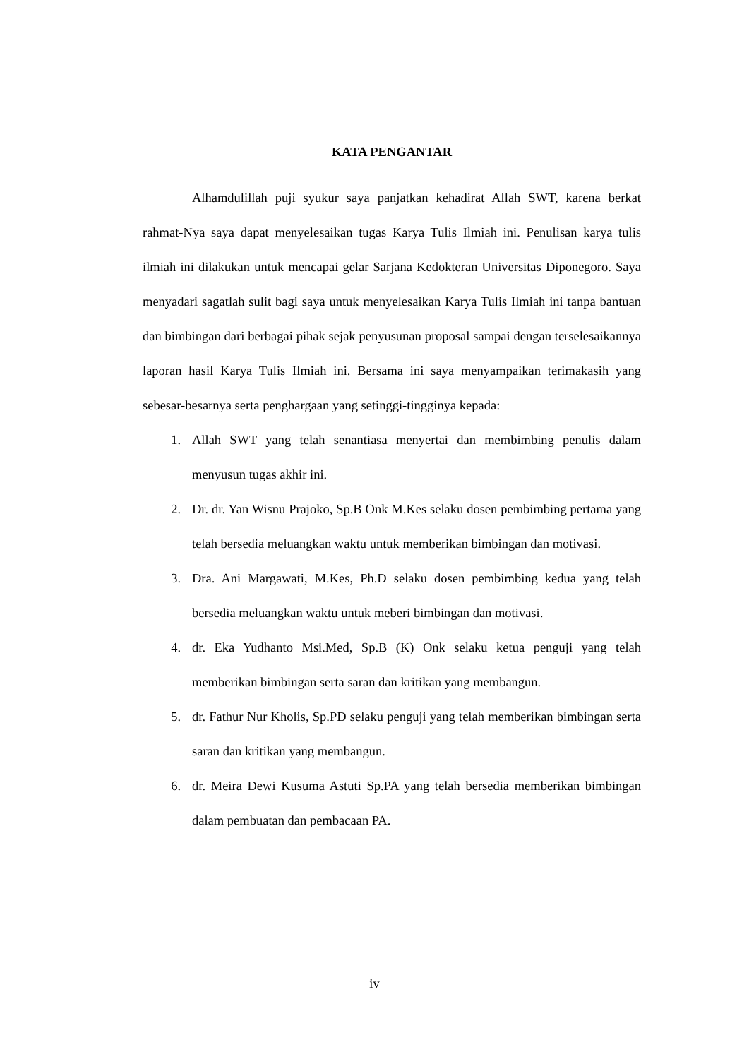KATA PENGANTAR
Alhamdulillah puji syukur saya panjatkan kehadirat Allah SWT, karena berkat rahmat-Nya saya dapat menyelesaikan tugas Karya Tulis Ilmiah ini. Penulisan karya tulis ilmiah ini dilakukan untuk mencapai gelar Sarjana Kedokteran Universitas Diponegoro. Saya menyadari sagatlah sulit bagi saya untuk menyelesaikan Karya Tulis Ilmiah ini tanpa bantuan dan bimbingan dari berbagai pihak sejak penyusunan proposal sampai dengan terselesaikannya laporan hasil Karya Tulis Ilmiah ini. Bersama ini saya menyampaikan terimakasih yang sebesar-besarnya serta penghargaan yang setinggi-tingginya kepada:
1. Allah SWT yang telah senantiasa menyertai dan membimbing penulis dalam menyusun tugas akhir ini.
2. Dr. dr. Yan Wisnu Prajoko, Sp.B Onk M.Kes selaku dosen pembimbing pertama yang telah bersedia meluangkan waktu untuk memberikan bimbingan dan motivasi.
3. Dra. Ani Margawati, M.Kes, Ph.D selaku dosen pembimbing kedua yang telah bersedia meluangkan waktu untuk meberi bimbingan dan motivasi.
4. dr. Eka Yudhanto Msi.Med, Sp.B (K) Onk selaku ketua penguji yang telah memberikan bimbingan serta saran dan kritikan yang membangun.
5. dr. Fathur Nur Kholis, Sp.PD selaku penguji yang telah memberikan bimbingan serta saran dan kritikan yang membangun.
6. dr. Meira Dewi Kusuma Astuti Sp.PA yang telah bersedia memberikan bimbingan dalam pembuatan dan pembacaan PA.
iv